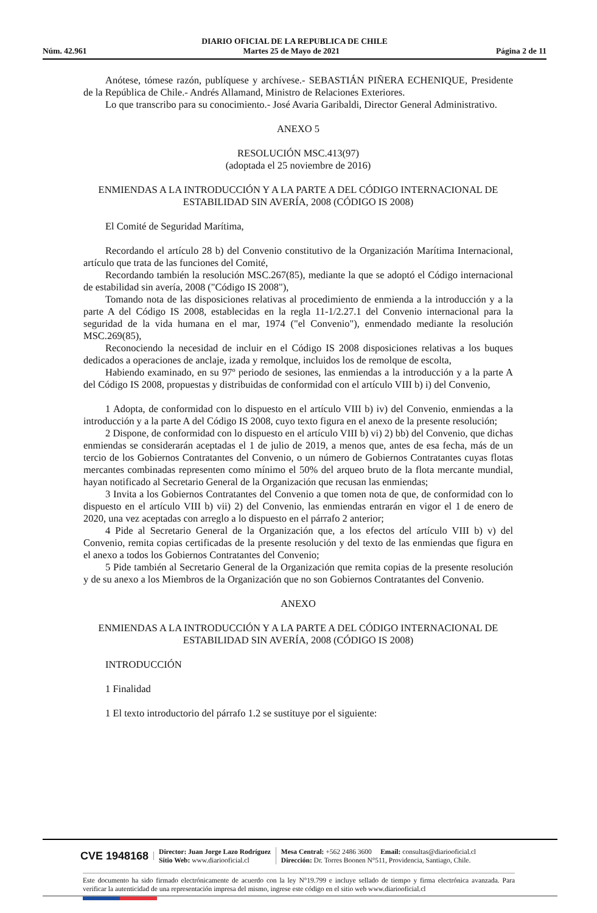DIARIO OFICIAL DE LA REPUBLICA DE CHILE
Núm. 42.961 Martes 25 de Mayo de 2021 Página 2 de 11
Anótese, tómese razón, publíquese y archívese.- SEBASTIÁN PIÑERA ECHENIQUE, Presidente de la República de Chile.- Andrés Allamand, Ministro de Relaciones Exteriores.
Lo que transcribo para su conocimiento.- José Avaria Garibaldi, Director General Administrativo.
ANEXO 5
RESOLUCIÓN MSC.413(97)
(adoptada el 25 noviembre de 2016)
ENMIENDAS A LA INTRODUCCIÓN Y A LA PARTE A DEL CÓDIGO INTERNACIONAL DE ESTABILIDAD SIN AVERÍA, 2008 (CÓDIGO IS 2008)
El Comité de Seguridad Marítima,
Recordando el artículo 28 b) del Convenio constitutivo de la Organización Marítima Internacional, artículo que trata de las funciones del Comité,
Recordando también la resolución MSC.267(85), mediante la que se adoptó el Código internacional de estabilidad sin avería, 2008 ("Código IS 2008"),
Tomando nota de las disposiciones relativas al procedimiento de enmienda a la introducción y a la parte A del Código IS 2008, establecidas en la regla 11-1/2.27.1 del Convenio internacional para la seguridad de la vida humana en el mar, 1974 ("el Convenio"), enmendado mediante la resolución MSC.269(85),
Reconociendo la necesidad de incluir en el Código IS 2008 disposiciones relativas a los buques dedicados a operaciones de anclaje, izada y remolque, incluidos los de remolque de escolta,
Habiendo examinado, en su 97º periodo de sesiones, las enmiendas a la introducción y a la parte A del Código IS 2008, propuestas y distribuidas de conformidad con el artículo VIII b) i) del Convenio,
1 Adopta, de conformidad con lo dispuesto en el artículo VIII b) iv) del Convenio, enmiendas a la introducción y a la parte A del Código IS 2008, cuyo texto figura en el anexo de la presente resolución;
2 Dispone, de conformidad con lo dispuesto en el artículo VIII b) vi) 2) bb) del Convenio, que dichas enmiendas se considerarán aceptadas el 1 de julio de 2019, a menos que, antes de esa fecha, más de un tercio de los Gobiernos Contratantes del Convenio, o un número de Gobiernos Contratantes cuyas flotas mercantes combinadas representen como mínimo el 50% del arqueo bruto de la flota mercante mundial, hayan notificado al Secretario General de la Organización que recusan las enmiendas;
3 Invita a los Gobiernos Contratantes del Convenio a que tomen nota de que, de conformidad con lo dispuesto en el artículo VIII b) vii) 2) del Convenio, las enmiendas entrarán en vigor el 1 de enero de 2020, una vez aceptadas con arreglo a lo dispuesto en el párrafo 2 anterior;
4 Pide al Secretario General de la Organización que, a los efectos del artículo VIII b) v) del Convenio, remita copias certificadas de la presente resolución y del texto de las enmiendas que figura en el anexo a todos los Gobiernos Contratantes del Convenio;
5 Pide también al Secretario General de la Organización que remita copias de la presente resolución y de su anexo a los Miembros de la Organización que no son Gobiernos Contratantes del Convenio.
ANEXO
ENMIENDAS A LA INTRODUCCIÓN Y A LA PARTE A DEL CÓDIGO INTERNACIONAL DE ESTABILIDAD SIN AVERÍA, 2008 (CÓDIGO IS 2008)
INTRODUCCIÓN
1 Finalidad
1 El texto introductorio del párrafo 1.2 se sustituye por el siguiente:
CVE 1948168
Director: Juan Jorge Lazo Rodríguez
Sitio Web: www.diariooficial.cl
Mesa Central: +562 2486 3600 Email: consultas@diariooficial.cl
Dirección: Dr. Torres Boonen N°511, Providencia, Santiago, Chile.
Este documento ha sido firmado electrónicamente de acuerdo con la ley N°19.799 e incluye sellado de tiempo y firma electrónica avanzada. Para verificar la autenticidad de una representación impresa del mismo, ingrese este código en el sitio web www.diariooficial.cl